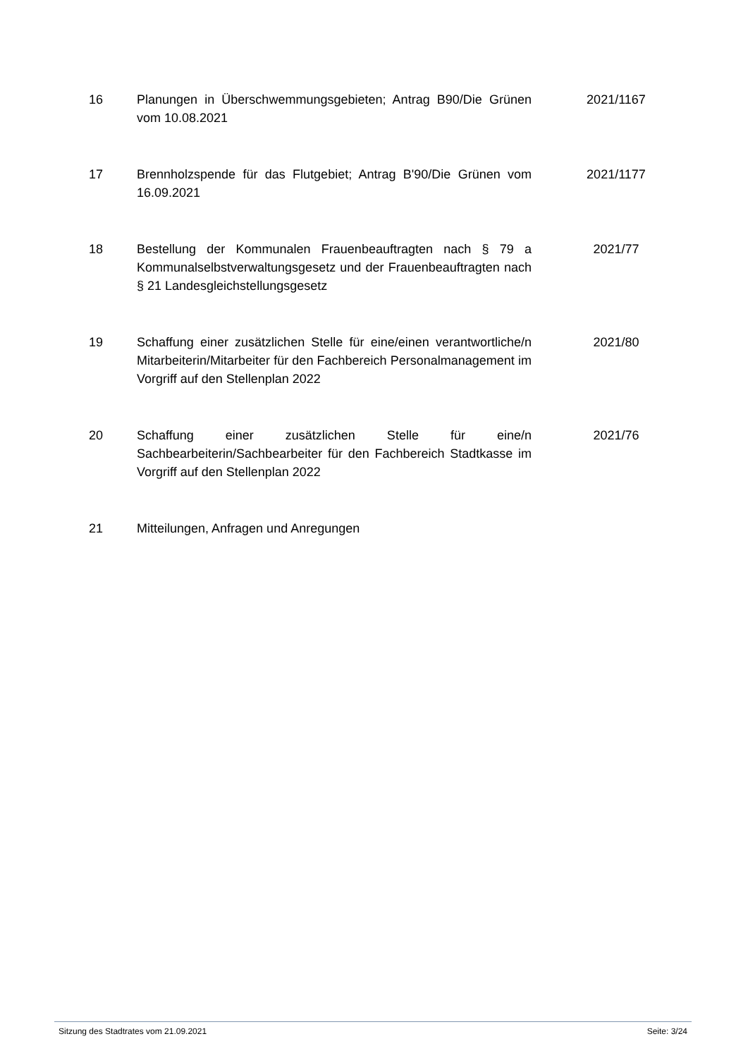| 16 | Planungen in Überschwemmungsgebieten; Antrag B90/Die Grünen vom 10.08.2021 | 2021/1167 |
| 17 | Brennholzspende für das Flutgebiet; Antrag B'90/Die Grünen vom 16.09.2021 | 2021/1177 |
| 18 | Bestellung der Kommunalen Frauenbeauftragten nach § 79 a Kommunalselbstverwaltungsgesetz und der Frauenbeauftragten nach § 21 Landesgleichstellungsgesetz | 2021/77 |
| 19 | Schaffung einer zusätzlichen Stelle für eine/einen verantwortliche/n Mitarbeiterin/Mitarbeiter für den Fachbereich Personalmanagement im Vorgriff auf den Stellenplan 2022 | 2021/80 |
| 20 | Schaffung einer zusätzlichen Stelle für eine/n Sachbearbeiterin/Sachbearbeiter für den Fachbereich Stadtkasse im Vorgriff auf den Stellenplan 2022 | 2021/76 |
| 21 | Mitteilungen, Anfragen und Anregungen | |
Sitzung des Stadtrates vom 21.09.2021 Seite: 3/24